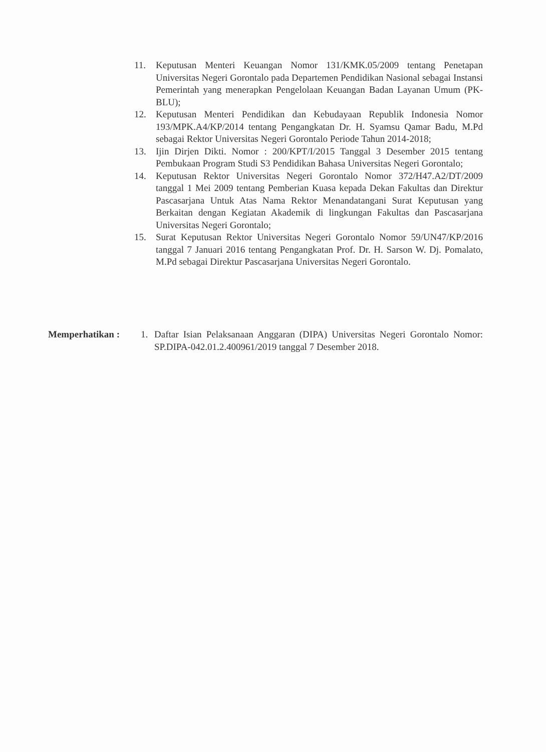11. Keputusan Menteri Keuangan Nomor 131/KMK.05/2009 tentang Penetapan Universitas Negeri Gorontalo pada Departemen Pendidikan Nasional sebagai Instansi Pemerintah yang menerapkan Pengelolaan Keuangan Badan Layanan Umum (PK-BLU);
12. Keputusan Menteri Pendidikan dan Kebudayaan Republik Indonesia Nomor 193/MPK.A4/KP/2014 tentang Pengangkatan Dr. H. Syamsu Qamar Badu, M.Pd sebagai Rektor Universitas Negeri Gorontalo Periode Tahun 2014-2018;
13. Ijin Dirjen Dikti. Nomor : 200/KPT/I/2015 Tanggal 3 Desember 2015 tentang Pembukaan Program Studi S3 Pendidikan Bahasa Universitas Negeri Gorontalo;
14. Keputusan Rektor Universitas Negeri Gorontalo Nomor 372/H47.A2/DT/2009 tanggal 1 Mei 2009 tentang Pemberian Kuasa kepada Dekan Fakultas dan Direktur Pascasarjana Untuk Atas Nama Rektor Menandatangani Surat Keputusan yang Berkaitan dengan Kegiatan Akademik di lingkungan Fakultas dan Pascasarjana Universitas Negeri Gorontalo;
15. Surat Keputusan Rektor Universitas Negeri Gorontalo Nomor 59/UN47/KP/2016 tanggal 7 Januari 2016 tentang Pengangkatan Prof. Dr. H. Sarson W. Dj. Pomalato, M.Pd sebagai Direktur Pascasarjana Universitas Negeri Gorontalo.
Memperhatikan : 1. Daftar Isian Pelaksanaan Anggaran (DIPA) Universitas Negeri Gorontalo Nomor: SP.DIPA-042.01.2.400961/2019 tanggal 7 Desember 2018.